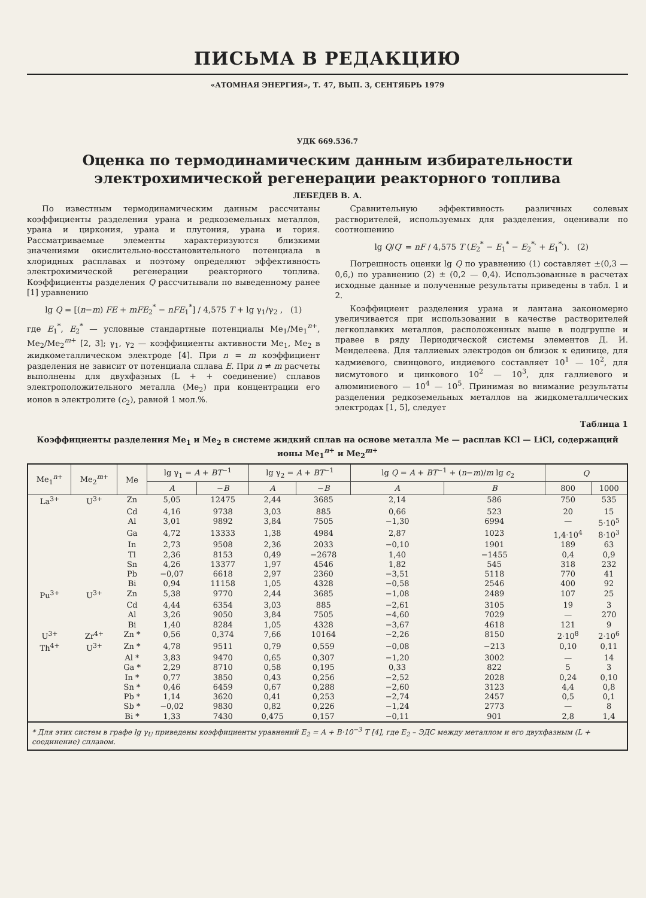ПИСЬМА В РЕДАКЦИЮ
«АТОМНАЯ ЭНЕРГИЯ», Т. 47, ВЫП. 3, СЕНТЯБРЬ 1979
УДК 669.536.7
Оценка по термодинамическим данным избирательности электрохимической регенерации реакторного топлива
ЛЕБЕДЕВ В. А.
По известным термодинамическим данным рассчитаны коэффициенты разделения урана и редкоземельных металлов, урана и циркония, урана и плутония, урана и тория. Рассматриваемые элементы характеризуются близкими значениями окислительно-восстановительного потенциала в хлоридных расплавах и поэтому определяют эффективность электрохимической регенерации реакторного топлива. Коэффициенты разделения Q рассчитывали по выведенному ранее [1] уравнению
lg Q = [(n−m) FE + mFE<sub>2</sub><sup>*</sup> − nFE<sub>1</sub><sup>*</sup>] / 4,575 T + lg γ<sub>1</sub>/γ<sub>2</sub> , (1)
где E<sub>1</sub><sup>*</sup>, E<sub>2</sub><sup>*</sup> — условные стандартные потенциалы Me<sub>1</sub>/Me<sub>1</sub><sup>n+</sup>, Me<sub>2</sub>/Me<sub>2</sub><sup>m+</sup> [2, 3]; γ<sub>1</sub>, γ<sub>2</sub> — коэффициенты активности Me<sub>1</sub>, Me<sub>2</sub> в жидкометаллическом электроде [4]. При n = m коэффициент разделения не зависит от потенциала сплава E. При n ≠ m расчеты выполнены для двухфазных (L + + соединение) сплавов электроположительного металла (Me<sub>2</sub>) при концентрации его ионов в электролите (c<sub>2</sub>), равной 1 мол.%.
Сравнительную эффективность различных солевых растворителей, используемых для разделения, оценивали по соотношению
lg Q/Q′ = nF / 4,575 T (E<sub>2</sub><sup>*</sup> − E<sub>1</sub><sup>*</sup> − E<sub>2</sub><sup>*</sup>′ + E<sub>1</sub><sup>*</sup>′). (2)
Погрешность оценки lg Q по уравнению (1) составляет ±(0,3 — 0,6,) по уравнению (2) ± (0,2 — 0,4). Использованные в расчетах исходные данные и полученные результаты приведены в табл. 1 и 2.
Коэффициент разделения урана и лантана закономерно увеличивается при использовании в качестве растворителей легкоплавких металлов, расположенных выше в подгруппе и правее в ряду Периодической системы элементов Д. И. Менделеева. Для таллиевых электродов он близок к единице, для кадмиевого, свинцового, индиевого составляет 10<sup>1</sup> — 10<sup>2</sup>, для висмутового и цинкового 10<sup>2</sup> — 10<sup>3</sup>, для галлиевого и алюминиевого — 10<sup>4</sup> — 10<sup>5</sup>. Принимая во внимание результаты разделения редкоземельных металлов на жидкометаллических электродах [1, 5], следует
Таблица 1
Коэффициенты разделения Me<sub>1</sub> и Me<sub>2</sub> в системе жидкий сплав на основе металла Me — расплав KCl — LiCl, содержащий ионы Me<sub>1</sub><sup>n+</sup> и Me<sub>2</sub><sup>m+</sup>
| Me<sub>1</sub><sup>n+</sup> | Me<sub>2</sub><sup>m+</sup> | Me | lg γ<sub>1</sub> = A + BT<sup>−1</sup> | | lg γ<sub>2</sub> = A + BT<sup>−1</sup> | | lg Q = A + BT<sup>−1</sup> + ( n − m )/ m lg c<sub>2</sub> | | Q | |
| --- | --- | --- | --- | --- | --- | --- | --- | --- | --- | --- |
| | | | A | − B | A | − B | A | B | 800 | 1000 |
| La<sup>3+</sup> | U<sup>3+</sup> | Zn | 5,05 | 12475 | 2,44 | 3685 | 2,14 | 586 | 750 | 535 |
| | | Cd | 4,16 | 9738 | 3,03 | 885 | 0,66 | 523 | 20 | 15 |
| | | Al | 3,01 | 9892 | 3,84 | 7505 | −1,30 | 6994 | — | 5·10<sup>5</sup> |
| | | Ga | 4,72 | 13333 | 1,38 | 4984 | 2,87 | 1023 | 1,4·10<sup>4</sup> | 8·10<sup>3</sup> |
| | | In | 2,73 | 9508 | 2,36 | 2033 | −0,10 | 1901 | 189 | 63 |
| | | Tl | 2,36 | 8153 | 0,49 | −2678 | 1,40 | −1455 | 0,4 | 0,9 |
| | | Sn | 4,26 | 13377 | 1,97 | 4546 | 1,82 | 545 | 318 | 232 |
| | | Pb | −0,07 | 6618 | 2,97 | 2360 | −3,51 | 5118 | 770 | 41 |
| | | Bi | 0,94 | 11158 | 1,05 | 4328 | −0,58 | 2546 | 400 | 92 |
| Pu<sup>3+</sup> | U<sup>3+</sup> | Zn | 5,38 | 9770 | 2,44 | 3685 | −1,08 | 2489 | 107 | 25 |
| | | Cd | 4,44 | 6354 | 3,03 | 885 | −2,61 | 3105 | 19 | 3 |
| | | Al | 3,26 | 9050 | 3,84 | 7505 | −4,60 | 7029 | — | 270 |
| | | Bi | 1,40 | 8284 | 1,05 | 4328 | −3,67 | 4618 | 121 | 9 |
| U<sup>3+</sup> | Zr<sup>4+</sup> | Zn * | 0,56 | 0,374 | 7,66 | 10164 | −2,26 | 8150 | 2·10<sup>8</sup> | 2·10<sup>6</sup> |
| Th<sup>4+</sup> | U<sup>3+</sup> | Zn * | 4,78 | 9511 | 0,79 | 0,559 | −0,08 | −213 | 0,10 | 0,11 |
| | | Al * | 3,83 | 9470 | 0,65 | 0,307 | −1,20 | 3002 | — | 14 |
| | | Ga * | 2,29 | 8710 | 0,58 | 0,195 | 0,33 | 822 | 5 | 3 |
| | | In * | 0,77 | 3850 | 0,43 | 0,256 | −2,52 | 2028 | 0,24 | 0,10 |
| | | Sn * | 0,46 | 6459 | 0,67 | 0,288 | −2,60 | 3123 | 4,4 | 0,8 |
| | | Pb * | 1,14 | 3620 | 0,41 | 0,253 | −2,74 | 2457 | 0,5 | 0,1 |
| | | Sb * | −0,02 | 9830 | 0,82 | 0,226 | −1,24 | 2773 | — | 8 |
| | | Bi * | 1,33 | 7430 | 0,475 | 0,157 | −0,11 | 901 | 2,8 | 1,4 |
* Для этих систем в графе lg γ<sub>U</sub> приведены коэффициенты уравнений E<sub>2</sub> = A + B·10<sup>−3</sup> T [4], где E<sub>2</sub> – ЭДС между металлом и его двухфазным (L + соединение) сплавом.